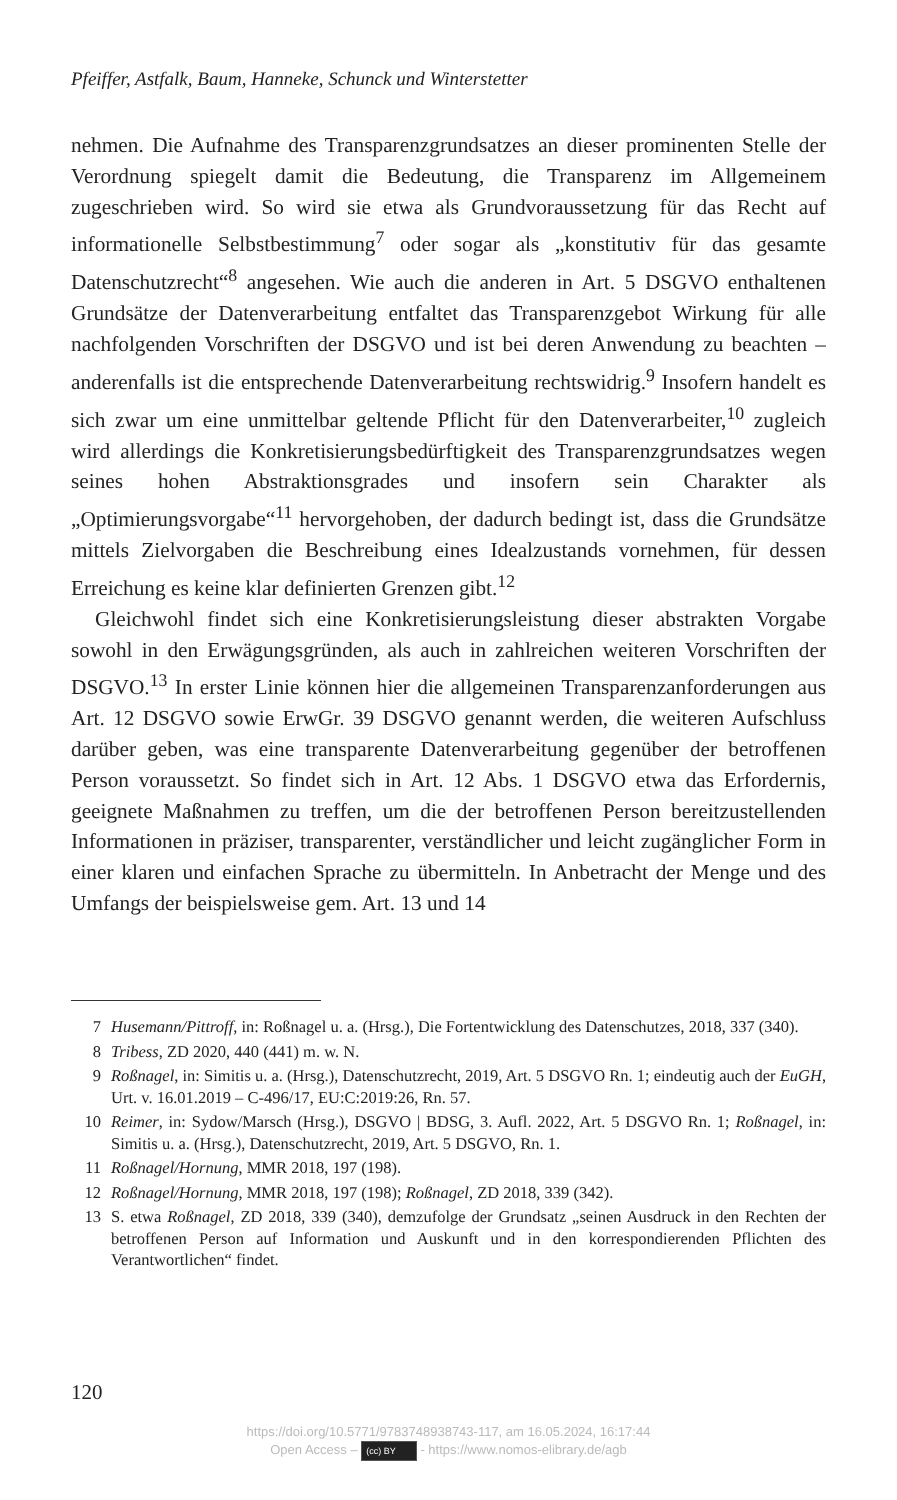Pfeiffer, Astfalk, Baum, Hanneke, Schunck und Winterstetter
nehmen. Die Aufnahme des Transparenzgrundsatzes an dieser prominenten Stelle der Verordnung spiegelt damit die Bedeutung, die Transparenz im Allgemeinem zugeschrieben wird. So wird sie etwa als Grundvoraussetzung für das Recht auf informationelle Selbstbestimmung<sup>7</sup> oder sogar als „konstitutiv für das gesamte Datenschutzrecht“<sup>8</sup> angesehen. Wie auch die anderen in Art. 5 DSGVO enthaltenen Grundsätze der Datenverarbeitung entfaltet das Transparenzgebot Wirkung für alle nachfolgenden Vorschriften der DSGVO und ist bei deren Anwendung zu beachten – anderenfalls ist die entsprechende Datenverarbeitung rechtswidrig.<sup>9</sup> Insofern handelt es sich zwar um eine unmittelbar geltende Pflicht für den Datenverarbeiter,<sup>10</sup> zugleich wird allerdings die Konkretisierungsbedürftigkeit des Transparenzgrundsatzes wegen seines hohen Abstraktionsgrades und insofern sein Charakter als „Optimierungsvorgabe“<sup>11</sup> hervorgehoben, der dadurch bedingt ist, dass die Grundsätze mittels Zielvorgaben die Beschreibung eines Idealzustands vornehmen, für dessen Erreichung es keine klar definierten Grenzen gibt.<sup>12</sup>
Gleichwohl findet sich eine Konkretisierungsleistung dieser abstrakten Vorgabe sowohl in den Erwägungsgründen, als auch in zahlreichen weiteren Vorschriften der DSGVO.<sup>13</sup> In erster Linie können hier die allgemeinen Transparenzanforderungen aus Art. 12 DSGVO sowie ErwGr. 39 DSGVO genannt werden, die weiteren Aufschluss darüber geben, was eine transparente Datenverarbeitung gegenüber der betroffenen Person voraussetzt. So findet sich in Art. 12 Abs. 1 DSGVO etwa das Erfordernis, geeignete Maßnahmen zu treffen, um die der betroffenen Person bereitzustellenden Informationen in präziser, transparenter, verständlicher und leicht zugänglicher Form in einer klaren und einfachen Sprache zu übermitteln. In Anbetracht der Menge und des Umfangs der beispielsweise gem. Art. 13 und 14
7 Husemann/Pittroff, in: Roßnagel u. a. (Hrsg.), Die Fortentwicklung des Datenschutzes, 2018, 337 (340).
8 Tribess, ZD 2020, 440 (441) m. w. N.
9 Roßnagel, in: Simitis u. a. (Hrsg.), Datenschutzrecht, 2019, Art. 5 DSGVO Rn. 1; eindeutig auch der EuGH, Urt. v. 16.01.2019 – C-496/17, EU:C:2019:26, Rn. 57.
10 Reimer, in: Sydow/Marsch (Hrsg.), DSGVO | BDSG, 3. Aufl. 2022, Art. 5 DSGVO Rn. 1; Roßnagel, in: Simitis u. a. (Hrsg.), Datenschutzrecht, 2019, Art. 5 DSGVO, Rn. 1.
11 Roßnagel/Hornung, MMR 2018, 197 (198).
12 Roßnagel/Hornung, MMR 2018, 197 (198); Roßnagel, ZD 2018, 339 (342).
13 S. etwa Roßnagel, ZD 2018, 339 (340), demzufolge der Grundsatz „seinen Ausdruck in den Rechten der betroffenen Person auf Information und Auskunft und in den korrespondierenden Pflichten des Verantwortlichen“ findet.
120
https://doi.org/10.5771/9783748938743-117, am 16.05.2024, 16:17:44
Open Access – (cc) BY - https://www.nomos-elibrary.de/agb